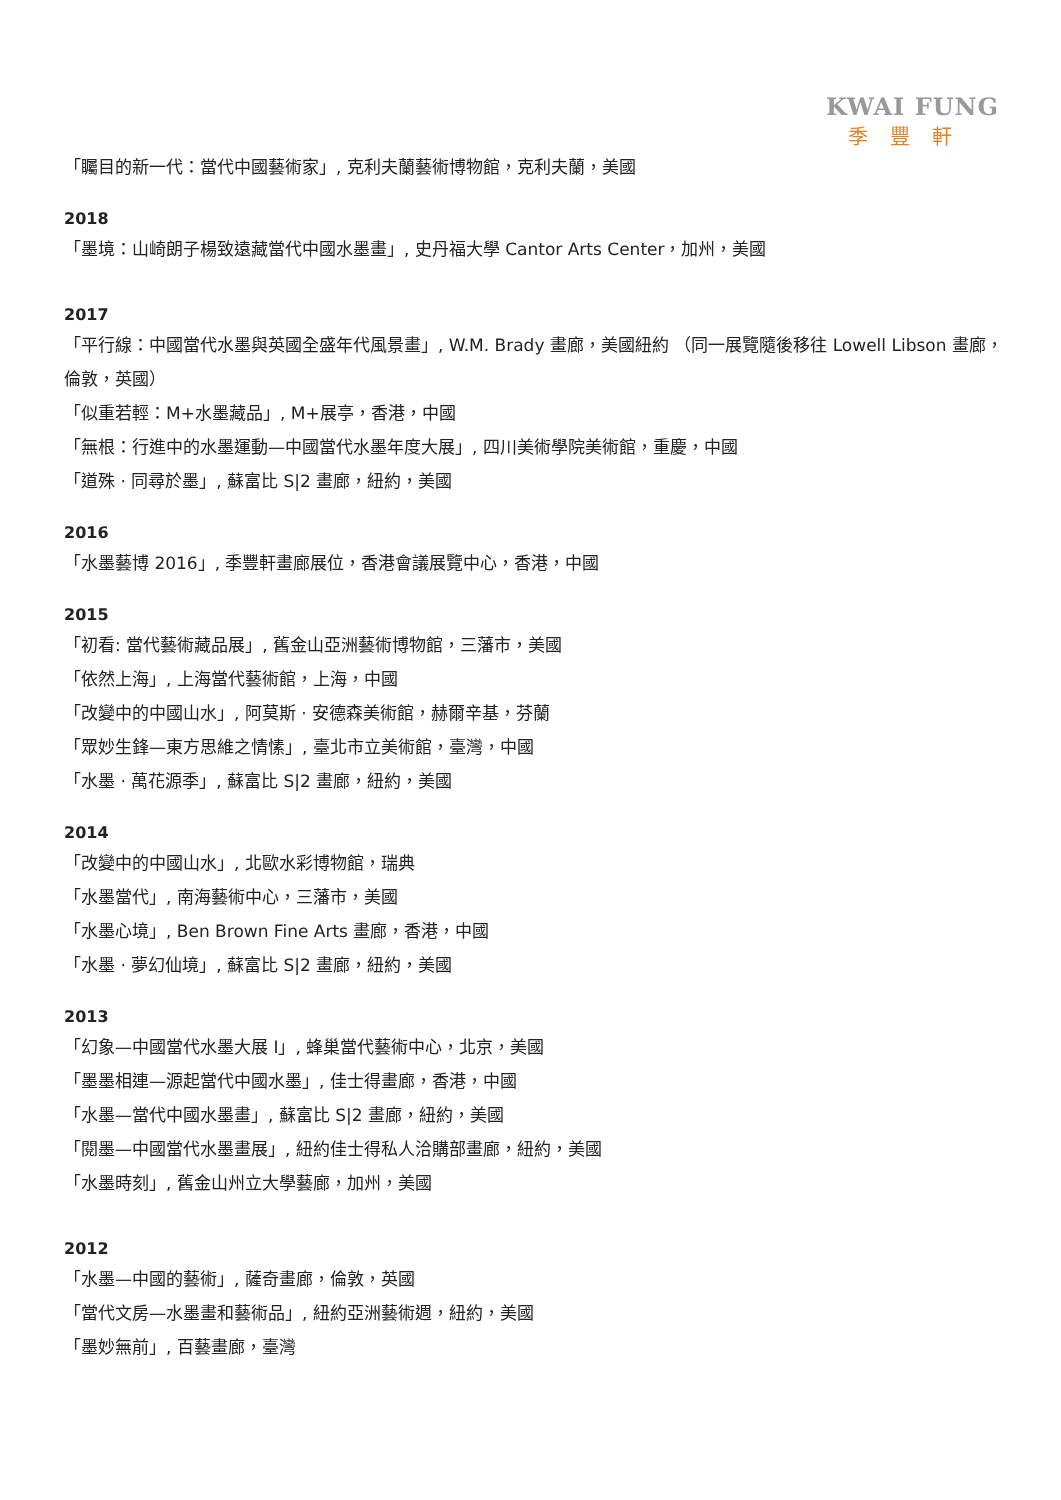KWAI FUNG
季豐軒
「矚目的新一代：當代中國藝術家」, 克利夫蘭藝術博物館，克利夫蘭，美國
2018
「墨境：山崎朗子楊致遠藏當代中國水墨畫」, 史丹福大學 Cantor Arts Center，加州，美國
2017
「平行線：中國當代水墨與英國全盛年代風景畫」, W.M. Brady 畫廊，美國紐約 （同一展覽隨後移往 Lowell Libson 畫廊，倫敦，英國）
「似重若輕：M+水墨藏品」, M+展亭，香港，中國
「無根：行進中的水墨運動—中國當代水墨年度大展」, 四川美術學院美術館，重慶，中國
「道殊 · 同尋於墨」, 蘇富比 S|2 畫廊，紐約，美國
2016
「水墨藝博 2016」, 季豐軒畫廊展位，香港會議展覽中心，香港，中國
2015
「初看: 當代藝術藏品展」, 舊金山亞洲藝術博物館，三藩市，美國
「依然上海」, 上海當代藝術館，上海，中國
「改變中的中國山水」, 阿莫斯 · 安德森美術館，赫爾辛基，芬蘭
「眾妙生鋒—東方思維之情愫」, 臺北市立美術館，臺灣，中國
「水墨 · 萬花源季」, 蘇富比 S|2 畫廊，紐約，美國
2014
「改變中的中國山水」, 北歐水彩博物館，瑞典
「水墨當代」, 南海藝術中心，三藩市，美國
「水墨心境」, Ben Brown Fine Arts 畫廊，香港，中國
「水墨 · 夢幻仙境」, 蘇富比 S|2 畫廊，紐約，美國
2013
「幻象—中國當代水墨大展 I」, 蜂巢當代藝術中心，北京，美國
「墨墨相連—源起當代中國水墨」, 佳士得畫廊，香港，中國
「水墨—當代中國水墨畫」, 蘇富比 S|2 畫廊，紐約，美國
「閱墨—中國當代水墨畫展」, 紐約佳士得私人洽購部畫廊，紐約，美國
「水墨時刻」, 舊金山州立大學藝廊，加州，美國
2012
「水墨—中國的藝術」, 薩奇畫廊，倫敦，英國
「當代文房—水墨畫和藝術品」, 紐約亞洲藝術週，紐約，美國
「墨妙無前」, 百藝畫廊，臺灣